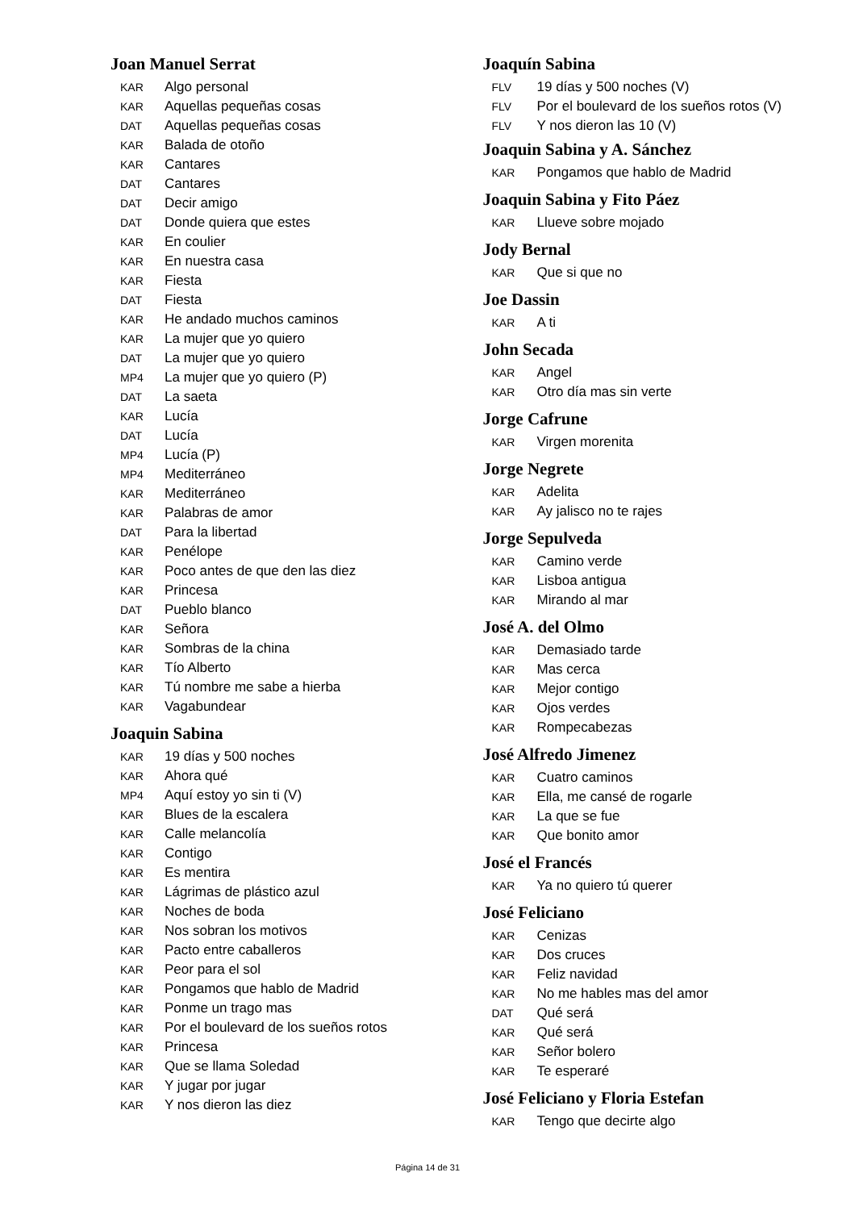Joan Manuel Serrat
KAR Algo personal
KAR Aquellas pequeñas cosas
DAT Aquellas pequeñas cosas
KAR Balada de otoño
KAR Cantares
DAT Cantares
DAT Decir amigo
DAT Donde quiera que estes
KAR En coulier
KAR En nuestra casa
KAR Fiesta
DAT Fiesta
KAR He andado muchos caminos
KAR La mujer que yo quiero
DAT La mujer que yo quiero
MP4 La mujer que yo quiero (P)
DAT La saeta
KAR Lucía
DAT Lucía
MP4 Lucía (P)
MP4 Mediterráneo
KAR Mediterráneo
KAR Palabras de amor
DAT Para la libertad
KAR Penélope
KAR Poco antes de que den las diez
KAR Princesa
DAT Pueblo blanco
KAR Señora
KAR Sombras de la china
KAR Tío Alberto
KAR Tú nombre me sabe a hierba
KAR Vagabundear
Joaquin Sabina
KAR 19 días y 500 noches
KAR Ahora qué
MP4 Aquí estoy yo sin ti (V)
KAR Blues de la escalera
KAR Calle melancolía
KAR Contigo
KAR Es mentira
KAR Lágrimas de plástico azul
KAR Noches de boda
KAR Nos sobran los motivos
KAR Pacto entre caballeros
KAR Peor para el sol
KAR Pongamos que hablo de Madrid
KAR Ponme un trago mas
KAR Por el boulevard de los sueños rotos
KAR Princesa
KAR Que se llama Soledad
KAR Y jugar por jugar
KAR Y nos dieron las diez
Joaquín Sabina
FLV 19 días y 500 noches (V)
FLV Por el boulevard de los sueños rotos (V)
FLV Y nos dieron las 10 (V)
Joaquin Sabina y A. Sánchez
KAR Pongamos que hablo de Madrid
Joaquin Sabina y Fito Páez
KAR Llueve sobre mojado
Jody Bernal
KAR Que si que no
Joe Dassin
KAR A ti
John Secada
KAR Angel
KAR Otro día mas sin verte
Jorge Cafrune
KAR Virgen morenita
Jorge Negrete
KAR Adelita
KAR Ay jalisco no te rajes
Jorge Sepulveda
KAR Camino verde
KAR Lisboa antigua
KAR Mirando al mar
José A. del Olmo
KAR Demasiado tarde
KAR Mas cerca
KAR Mejor contigo
KAR Ojos verdes
KAR Rompecabezas
José Alfredo Jimenez
KAR Cuatro caminos
KAR Ella, me cansé de rogarle
KAR La que se fue
KAR Que bonito amor
José el Francés
KAR Ya no quiero tú querer
José Feliciano
KAR Cenizas
KAR Dos cruces
KAR Feliz navidad
KAR No me hables mas del amor
DAT Qué será
KAR Qué será
KAR Señor bolero
KAR Te esperaré
José Feliciano y Floria Estefan
KAR Tengo que decirte algo
Página 14 de 31